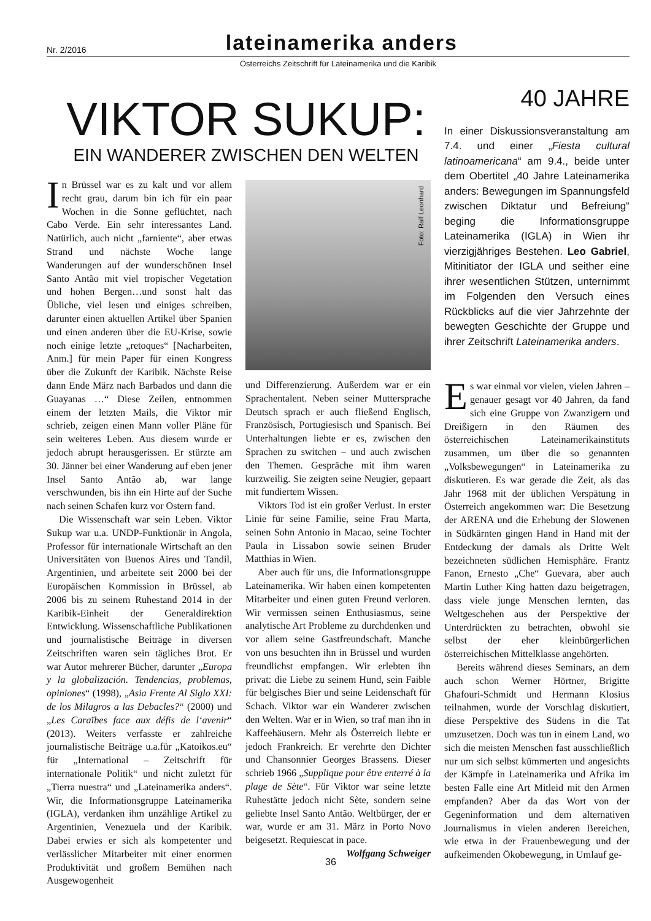Nr. 2/2016 lateinamerika anders
Österreichs Zeitschrift für Lateinamerika und die Karibik
VIKTOR SUKUP:
EIN WANDERER ZWISCHEN DEN WELTEN
In Brüssel war es zu kalt und vor allem recht grau, darum bin ich für ein paar Wochen in die Sonne geflüchtet, nach Cabo Verde. Ein sehr interessantes Land. Natürlich, auch nicht „farniente“, aber etwas Strand und nächste Woche lange Wanderungen auf der wunderschönen Insel Santo Antão mit viel tropischer Vegetation und hohen Bergen…und sonst halt das Übliche, viel lesen und einiges schreiben, darunter einen aktuellen Artikel über Spanien und einen anderen über die EU-Krise, sowie noch einige letzte „retoques“ [Nacharbeiten, Anm.] für mein Paper für einen Kongress über die Zukunft der Karibik. Nächste Reise dann Ende März nach Barbados und dann die Guayanas …“ Diese Zeilen, entnommen einem der letzten Mails, die Viktor mir schrieb, zeigen einen Mann voller Pläne für sein weiteres Leben. Aus diesem wurde er jedoch abrupt herausgerissen. Er stürzte am 30. Jänner bei einer Wanderung auf eben jener Insel Santo Antão ab, war lange verschwunden, bis ihn ein Hirte auf der Suche nach seinen Schafen kurz vor Ostern fand.
Die Wissenschaft war sein Leben. Viktor Sukup war u.a. UNDP-Funktionär in Angola, Professor für internationale Wirtschaft an den Universitäten von Buenos Aires und Tandil, Argentinien, und arbeitete seit 2000 bei der Europäischen Kommission in Brüssel, ab 2006 bis zu seinem Ruhestand 2014 in der Karibik-Einheit der Generaldirektion Entwicklung. Wissenschaftliche Publikationen und journalistische Beiträge in diversen Zeitschriften waren sein tägliches Brot. Er war Autor mehrerer Bücher, darunter „Europa y la globalización. Tendencias, problemas, opiniones“ (1998), „Asia Frente Al Siglo XXI: de los Milagros a las Debacles?“ (2000) und „Les Caraïbes face aux défis de l‘avenir“ (2013). Weiters verfasste er zahlreiche journalistische Beiträge u.a.für „Katoikos.eu“ für „International – Zeitschrift für internationale Politik“ und nicht zuletzt für „Tierra nuestra“ und „Lateinamerika anders“. Wir, die Informationsgruppe Lateinamerika (IGLA), verdanken ihm unzählige Artikel zu Argentinien, Venezuela und der Karibik. Dabei erwies er sich als kompetenter und verlässlicher Mitarbeiter mit einer enormen Produktivität und großem Bemühen nach Ausgewogenheit
Foto: Ralf Leonhard
und Differenzierung. Außerdem war er ein Sprachentalent. Neben seiner Muttersprache Deutsch sprach er auch fließend Englisch, Französisch, Portugiesisch und Spanisch. Bei Unterhaltungen liebte er es, zwischen den Sprachen zu switchen – und auch zwischen den Themen. Gespräche mit ihm waren kurzweilig. Sie zeigten seine Neugier, gepaart mit fundiertem Wissen.
Viktors Tod ist ein großer Verlust. In erster Linie für seine Familie, seine Frau Marta, seinen Sohn Antonio in Macao, seine Tochter Paula in Lissabon sowie seinen Bruder Matthias in Wien.
Aber auch für uns, die Informationsgruppe Lateinamerika. Wir haben einen kompetenten Mitarbeiter und einen guten Freund verloren. Wir vermissen seinen Enthusiasmus, seine analytische Art Probleme zu durchdenken und vor allem seine Gastfreundschaft. Manche von uns besuchten ihn in Brüssel und wurden freundlichst empfangen. Wir erlebten ihn privat: die Liebe zu seinem Hund, sein Faible für belgisches Bier und seine Leidenschaft für Schach. Viktor war ein Wanderer zwischen den Welten. War er in Wien, so traf man ihn in Kaffeehäusern. Mehr als Österreich liebte er jedoch Frankreich. Er verehrte den Dichter und Chansonnier Georges Brassens. Dieser schrieb 1966 „Supplique pour être enterré à la plage de Sète“. Für Viktor war seine letzte Ruhestätte jedoch nicht Sète, sondern seine geliebte Insel Santo Antão. Weltbürger, der er war, wurde er am 31. März in Porto Novo beigesetzt. Requiescat in pace.
Wolfgang Schweiger
40 JAHRE
In einer Diskussionsveranstaltung am 7.4. und einer „Fiesta cultural latinoamericana“ am 9.4., beide unter dem Obertitel „40 Jahre Lateinamerika anders: Bewegungen im Spannungsfeld zwischen Diktatur und Befreiung“ beging die Informationsgruppe Lateinamerika (IGLA) in Wien ihr vierzigjähriges Bestehen. Leo Gabriel, Mitinitiator der IGLA und seither eine ihrer wesentlichen Stützen, unternimmt im Folgenden den Versuch eines Rückblicks auf die vier Jahrzehnte der bewegten Geschichte der Gruppe und ihrer Zeitschrift Lateinamerika anders.
Es war einmal vor vielen, vielen Jahren – genauer gesagt vor 40 Jahren, da fand sich eine Gruppe von Zwanzigern und Dreißigern in den Räumen des österreichischen Lateinamerikainstituts zusammen, um über die so genannten „Volksbewegungen“ in Lateinamerika zu diskutieren. Es war gerade die Zeit, als das Jahr 1968 mit der üblichen Verspätung in Österreich angekommen war: Die Besetzung der ARENA und die Erhebung der Slowenen in Südkärnten gingen Hand in Hand mit der Entdeckung der damals als Dritte Welt bezeichneten südlichen Hemisphäre. Frantz Fanon, Ernesto „Che“ Guevara, aber auch Martin Luther King hatten dazu beigetragen, dass viele junge Menschen lernten, das Weltgeschehen aus der Perspektive der Unterdrückten zu betrachten, obwohl sie selbst der eher kleinbürgerlichen österreichischen Mittelklasse angehörten.
Bereits während dieses Seminars, an dem auch schon Werner Hörtner, Brigitte Ghafouri-Schmidt und Hermann Klosius teilnahmen, wurde der Vorschlag diskutiert, diese Perspektive des Südens in die Tat umzusetzen. Doch was tun in einem Land, wo sich die meisten Menschen fast ausschließlich nur um sich selbst kümmerten und angesichts der Kämpfe in Lateinamerika und Afrika im besten Falle eine Art Mitleid mit den Armen empfanden? Aber da das Wort von der Gegeninformation und dem alternativen Journalismus in vielen anderen Bereichen, wie etwa in der Frauenbewegung und der aufkeimenden Ökobewegung, in Umlauf ge-
36